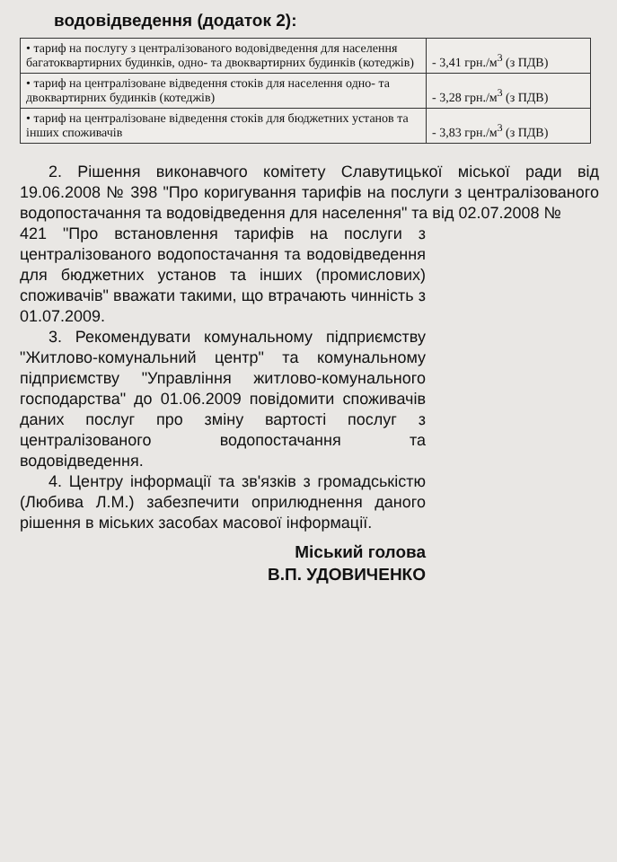водовідведення (додаток 2):
| • тариф на послугу з централізованого водовідведення для населення багатоквартирних будинків, одно- та двоквартирних будинків (котеджів) | - 3,41 грн./м<sup>3</sup> (з ПДВ) |
| • тариф на централізоване відведення стоків для населення одно- та двоквартирних будинків (котеджів) | - 3,28 грн./м<sup>3</sup> (з ПДВ) |
| • тариф на централізоване відведення стоків для бюджетних установ та інших споживачів | - 3,83 грн./м<sup>3</sup> (з ПДВ) |
2. Рішення виконавчого комітету Славутицької міської ради від 19.06.2008 № 398 "Про коригування тарифів на послуги з централізованого водопостачання та водовідведення для населення" та від 02.07.2008 №
421 "Про встановлення тарифів на послуги з централізованого водопостачання та водовідведення для бюджетних установ та інших (промислових) споживачів" вважати такими, що втрачають чинність з 01.07.2009.
3. Рекомендувати комунальному підприємству "Житлово-комунальний центр" та комунальному підприємству "Управління житлово-комунального господарства" до 01.06.2009 повідомити споживачів даних послуг про зміну вартості послуг з централізованого водопостачання та водовідведення.
4. Центру інформації та зв'язків з громадськістю (Любива Л.М.) забезпечити оприлюднення даного рішення в міських засобах масової інформації.
Міський голова
В.П. УДОВИЧЕНКО